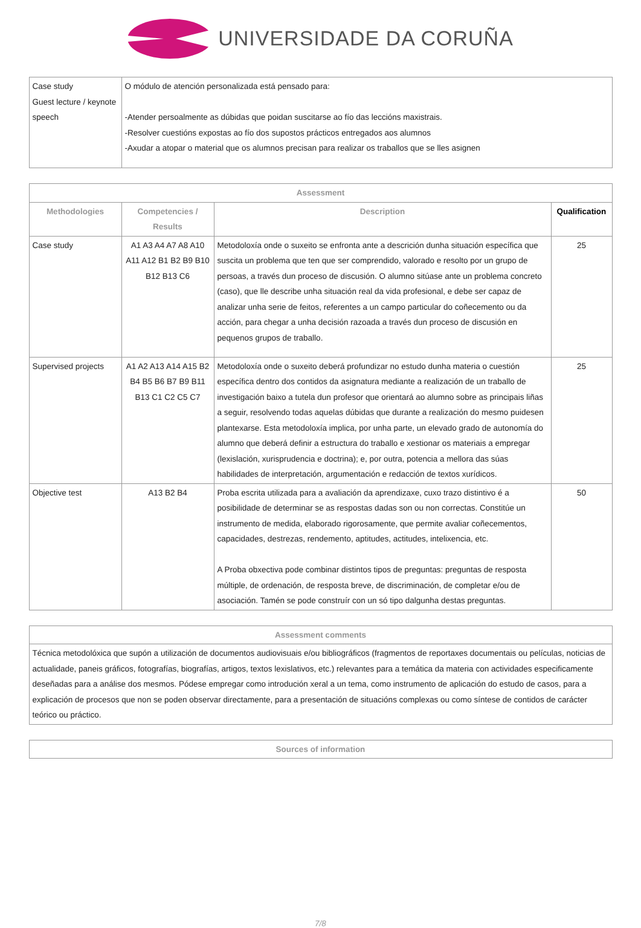UNIVERSIDADE DA CORUÑA
| Case study Guest lecture / keynote speech | O módulo de atención personalizada está pensado para: -Atender persoalmente as dúbidas que poidan suscitarse ao fío das leccións maxistrais. -Resolver cuestións expostas ao fío dos supostos prácticos entregados aos alumnos -Axudar a atopar o material que os alumnos precisan para realizar os traballos que se lles asignen |
| Assessment | | | |
| --- | --- | --- | --- |
| Methodologies | Competencies / Results | Description | Qualification |
| Case study | A1 A3 A4 A7 A8 A10 A11 A12 B1 B2 B9 B10 B12 B13 C6 | Metodoloxía onde o suxeito se enfronta ante a descrición dunha situación específica que suscita un problema que ten que ser comprendido, valorado e resolto por un grupo de persoas, a través dun proceso de discusión. O alumno sitúase ante un problema concreto (caso), que lle describe unha situación real da vida profesional, e debe ser capaz de analizar unha serie de feitos, referentes a un campo particular do coñecemento ou da acción, para chegar a unha decisión razoada a través dun proceso de discusión en pequenos grupos de traballo. | 25 |
| Supervised projects | A1 A2 A13 A14 A15 B2 B4 B5 B6 B7 B9 B11 B13 C1 C2 C5 C7 | Metodoloxía onde o suxeito deberá profundizar no estudo dunha materia o cuestión específica dentro dos contidos da asignatura mediante a realización de un traballo de investigación baixo a tutela dun profesor que orientará ao alumno sobre as principais liñas a seguir, resolvendo todas aquelas dúbidas que durante a realización do mesmo puidesen plantexarse. Esta metodoloxía implica, por unha parte, un elevado grado de autonomía do alumno que deberá definir a estructura do traballo e xestionar os materiais a empregar (lexislación, xurisprudencia e doctrina); e, por outra, potencia a mellora das súas habilidades de interpretación, argumentación e redacción de textos xurídicos. | 25 |
| Objective test | A13 B2 B4 | Proba escrita utilizada para a avaliación da aprendizaxe, cuxo trazo distintivo é a posibilidade de determinar se as respostas dadas son ou non correctas. Constitúe un instrumento de medida, elaborado rigorosamente, que permite avaliar coñecementos, capacidades, destrezas, rendemento, aptitudes, actitudes, intelixencia, etc. A Proba obxectiva pode combinar distintos tipos de preguntas: preguntas de resposta múltiple, de ordenación, de resposta breve, de discriminación, de completar e/ou de asociación. Tamén se pode construír con un só tipo dalgunha destas preguntas. | 50 |
| Assessment comments |
| --- |
| Técnica metodolóxica que supón a utilización de documentos audiovisuais e/ou bibliográficos (fragmentos de reportaxes documentais ou películas, noticias de actualidade, paneis gráficos, fotografías, biografías, artigos, textos lexislativos, etc.) relevantes para a temática da materia con actividades especificamente deseñadas para a análise dos mesmos. Pódese empregar como introdución xeral a un tema, como instrumento de aplicación do estudo de casos, para a explicación de procesos que non se poden observar directamente, para a presentación de situacións complexas ou como síntese de contidos de carácter teórico ou práctico. |
| Sources of information |
| --- |
7/8